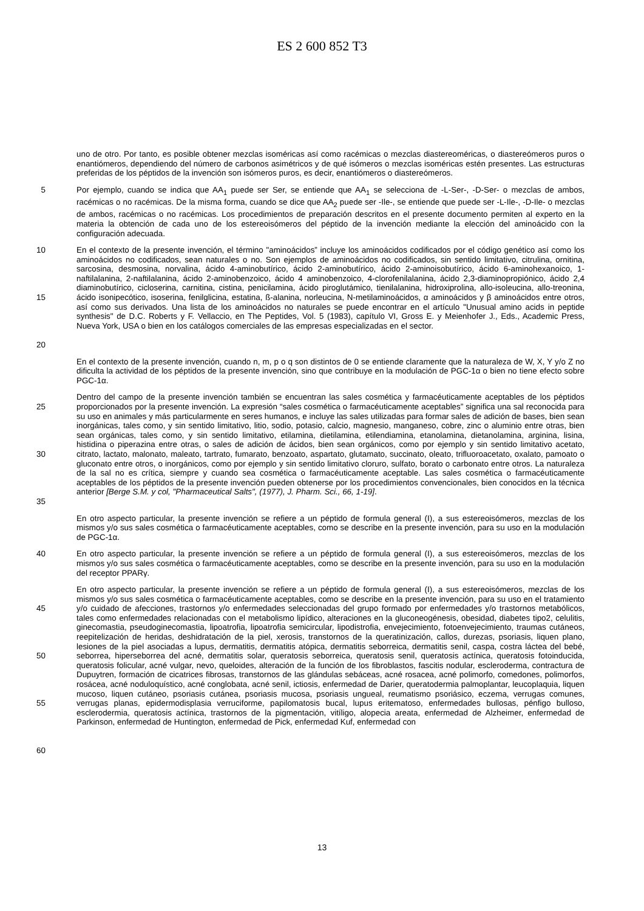ES 2 600 852 T3
uno de otro. Por tanto, es posible obtener mezclas isoméricas así como racémicas o mezclas diastereoméricas, o diastereómeros puros o enantiómeros, dependiendo del número de carbonos asimétricos y de qué isómeros o mezclas isoméricas estén presentes. Las estructuras preferidas de los péptidos de la invención son isómeros puros, es decir, enantiómeros o diastereómeros.
5 Por ejemplo, cuando se indica que AA<sub>1</sub> puede ser Ser, se entiende que AA<sub>1</sub> se selecciona de -L-Ser-, -D-Ser- o mezclas de ambos, racémicas o no racémicas. De la misma forma, cuando se dice que AA<sub>2</sub> puede ser -Ile-, se entiende que puede ser -L-Ile-, -D-Ile- o mezclas de ambos, racémicas o no racémicas. Los procedimientos de preparación descritos en el presente documento permiten al experto en la materia la obtención de cada uno de los estereoisómeros del péptido de la invención mediante la elección del aminoácido con la configuración adecuada.
10
15
20
En el contexto de la presente invención, el término "aminoácidos” incluye los aminoácidos codificados por el código genético así como los aminoácidos no codificados, sean naturales o no. Son ejemplos de aminoácidos no codificados, sin sentido limitativo, citrulina, ornitina, sarcosina, desmosina, norvalina, ácido 4-aminobutírico, ácido 2-aminobutírico, ácido 2-aminoisobutírico, ácido 6-aminohexanoico, 1-naftilalanina, 2-naftilalanina, ácido 2-aminobenzoico, ácido 4 aminobenzoico, 4-clorofenilalanina, ácido 2,3-diaminopropiónico, ácido 2,4 diaminobutírico, cicloserina, carnitina, cistina, penicilamina, ácido piroglutámico, tienilalanina, hidroxiprolina, allo-isoleucina, allo-treonina, ácido isonipecótico, isoserina, fenilglicina, estatina, ß-alanina, norleucina, N-metilaminoácidos, α aminoácidos y β aminoácidos entre otros, así como sus derivados. Una lista de los aminoácidos no naturales se puede encontrar en el artículo "Unusual amino acids in peptide synthesis" de D.C. Roberts y F. Vellaccio, en The Peptides, Vol. 5 (1983), capítulo VI, Gross E. y Meienhofer J., Eds., Academic Press, Nueva York, USA o bien en los catálogos comerciales de las empresas especializadas en el sector.
En el contexto de la presente invención, cuando n, m, p o q son distintos de 0 se entiende claramente que la naturaleza de W, X, Y y/o Z no dificulta la actividad de los péptidos de la presente invención, sino que contribuye en la modulación de PGC-1α o bien no tiene efecto sobre PGC-1α.
25
30
35
Dentro del campo de la presente invención también se encuentran las sales cosmética y farmacéuticamente aceptables de los péptidos proporcionados por la presente invención. La expresión “sales cosmética o farmacéuticamente aceptables” significa una sal reconocida para su uso en animales y más particularmente en seres humanos, e incluye las sales utilizadas para formar sales de adición de bases, bien sean inorgánicas, tales como, y sin sentido limitativo, litio, sodio, potasio, calcio, magnesio, manganeso, cobre, zinc o aluminio entre otras, bien sean orgánicas, tales como, y sin sentido limitativo, etilamina, dietilamina, etilendiamina, etanolamina, dietanolamina, arginina, lisina, histidina o piperazina entre otras, o sales de adición de ácidos, bien sean orgánicos, como por ejemplo y sin sentido limitativo acetato, citrato, lactato, malonato, maleato, tartrato, fumarato, benzoato, aspartato, glutamato, succinato, oleato, trifluoroacetato, oxalato, pamoato o gluconato entre otros, o inorgánicos, como por ejemplo y sin sentido limitativo cloruro, sulfato, borato o carbonato entre otros. La naturaleza de la sal no es crítica, siempre y cuando sea cosmética o farmacéuticamente aceptable. Las sales cosmética o farmacéuticamente aceptables de los péptidos de la presente invención pueden obtenerse por los procedimientos convencionales, bien conocidos en la técnica anterior [Berge S.M. y col, "Pharmaceutical Salts", (1977), J. Pharm. Sci., 66, 1-19].
En otro aspecto particular, la presente invención se refiere a un péptido de formula general (I), a sus estereoisómeros, mezclas de los mismos y/o sus sales cosmética o farmacéuticamente aceptables, como se describe en la presente invención, para su uso en la modulación de PGC-1α.
40 En otro aspecto particular, la presente invención se refiere a un péptido de formula general (I), a sus estereoisómeros, mezclas de los mismos y/o sus sales cosmética o farmacéuticamente aceptables, como se describe en la presente invención, para su uso en la modulación del receptor PPARγ.
45
50
55
60
En otro aspecto particular, la presente invención se refiere a un péptido de formula general (I), a sus estereoisómeros, mezclas de los mismos y/o sus sales cosmética o farmacéuticamente aceptables, como se describe en la presente invención, para su uso en el tratamiento y/o cuidado de afecciones, trastornos y/o enfermedades seleccionadas del grupo formado por enfermedades y/o trastornos metabólicos, tales como enfermedades relacionadas con el metabolismo lipídico, alteraciones en la gluconeogénesis, obesidad, diabetes tipo2, celulitis, ginecomastia, pseudoginecomastia, lipoatrofia, lipoatrofia semicircular, lipodistrofia, envejecimiento, fotoenvejecimiento, traumas cutáneos, reepitelización de heridas, deshidratación de la piel, xerosis, transtornos de la queratinización, callos, durezas, psoriasis, liquen plano, lesiones de la piel asociadas a lupus, dermatitis, dermatitis atópica, dermatitis seborreica, dermatitis senil, caspa, costra láctea del bebé, seborrea, hiperseborrea del acné, dermatitis solar, queratosis seborreica, queratosis senil, queratosis actínica, queratosis fotoinducida, queratosis folicular, acné vulgar, nevo, queloides, alteración de la función de los fibroblastos, fascitis nodular, escleroderma, contractura de Dupuytren, formación de cicatrices fibrosas, transtornos de las glándulas sebáceas, acné rosacea, acné polimorfo, comedones, polimorfos, rosácea, acné noduloquístico, acné conglobata, acné senil, ictiosis, enfermedad de Darier, queratodermia palmoplantar, leucoplaquia, liquen mucoso, liquen cutáneo, psoriasis cutánea, psoriasis mucosa, psoriasis ungueal, reumatismo psoriásico, eczema, verrugas comunes, verrugas planas, epidermodisplasia verruciforme, papilomatosis bucal, lupus eritematoso, enfermedades bullosas, pénfigo bulloso, esclerodermia, queratosis actínica, trastornos de la pigmentación, vitíligo, alopecia areata, enfermedad de Alzheimer, enfermedad de Parkinson, enfermedad de Huntington, enfermedad de Pick, enfermedad Kuf, enfermedad con
13